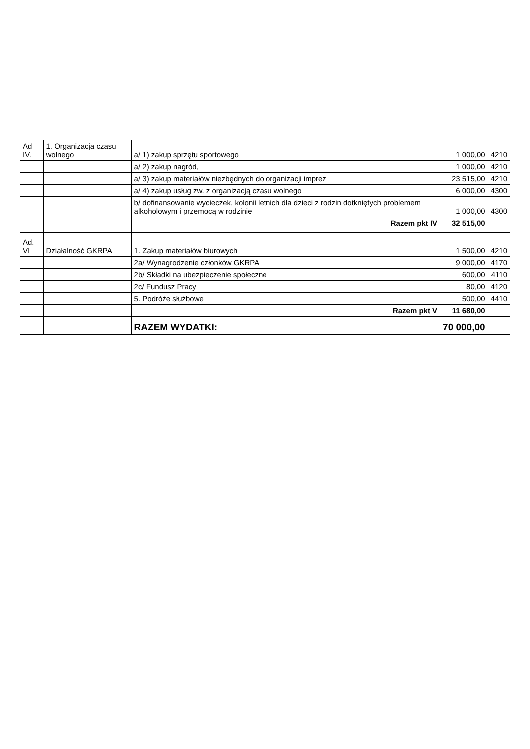| Ad IV. | 1. Organizacja czasu wolnego | a/ 1) zakup sprzętu sportowego | 1 000,00 | 4210 |
| | | a/ 2) zakup nagród, | 1 000,00 | 4210 |
| | | a/ 3) zakup materiałów niezbędnych do organizacji imprez | 23 515,00 | 4210 |
| | | a/ 4) zakup usług zw. z organizacją czasu wolnego | 6 000,00 | 4300 |
| | | b/ dofinansowanie wycieczek, kolonii letnich dla dzieci z rodzin dotkniętych problemem alkoholowym i przemocą w rodzinie | 1 000,00 | 4300 |
| | | Razem pkt IV | 32 515,00 | |
| Ad. VI | Działalność GKRPA | 1. Zakup materiałów biurowych | 1 500,00 | 4210 |
| | | 2a/ Wynagrodzenie członków GKRPA | 9 000,00 | 4170 |
| | | 2b/ Składki na ubezpieczenie społeczne | 600,00 | 4110 |
| | | 2c/ Fundusz Pracy | 80,00 | 4120 |
| | | 5. Podróże służbowe | 500,00 | 4410 |
| | | Razem pkt V | 11 680,00 | |
| | | RAZEM WYDATKI: | 70 000,00 | |